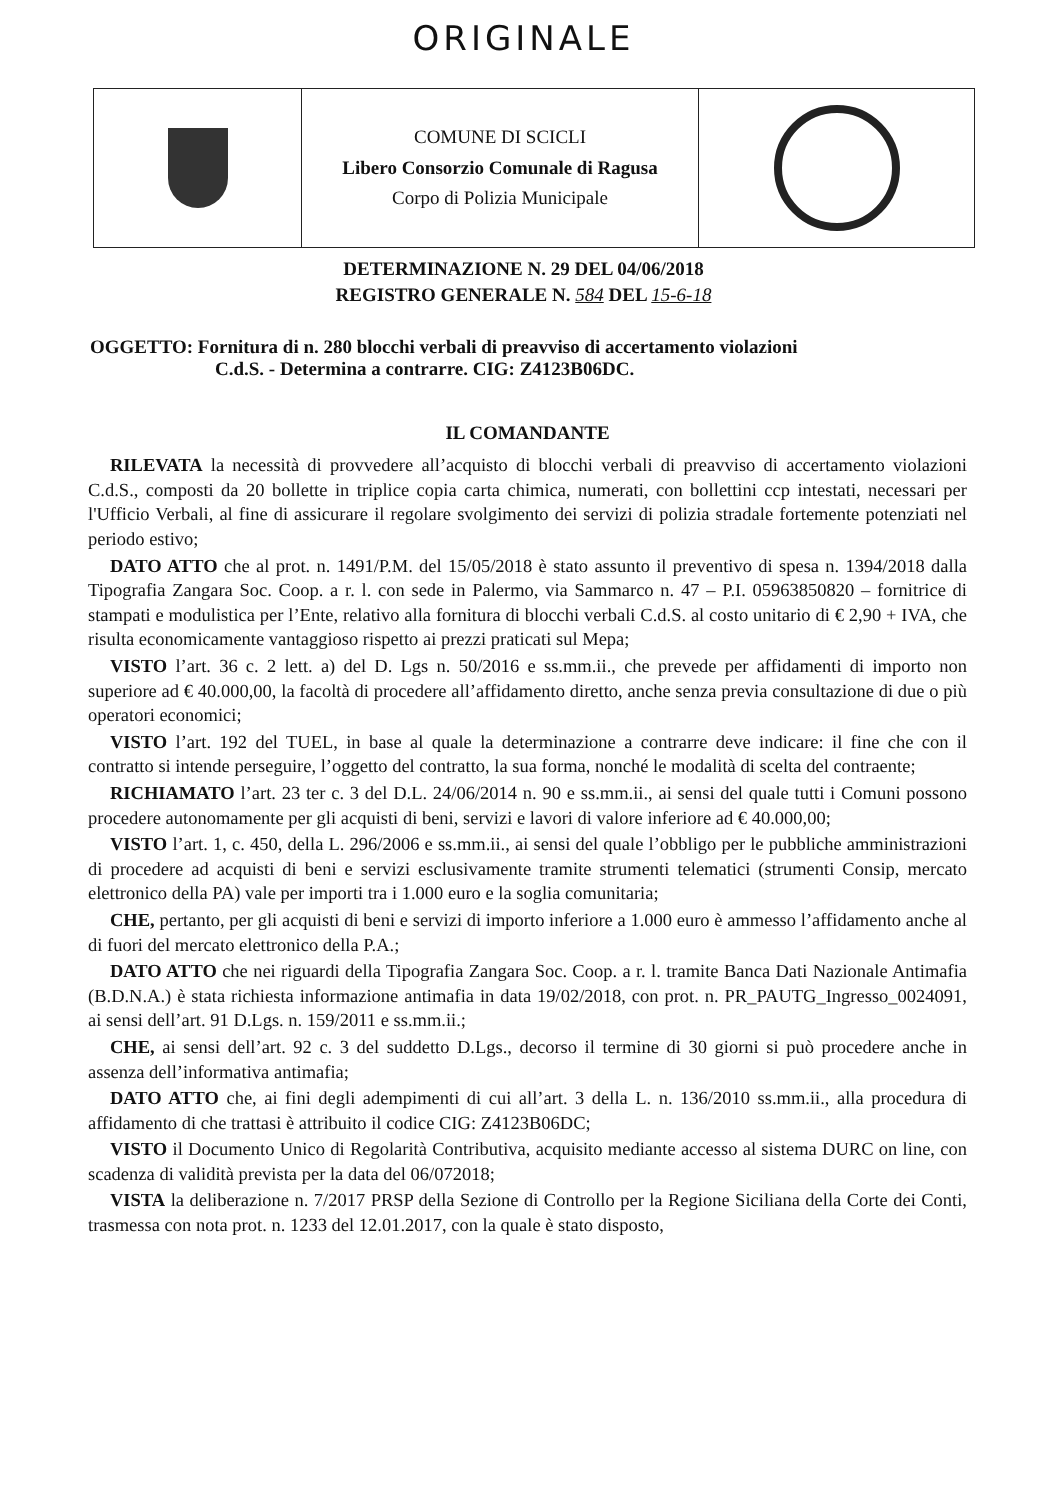ORIGINALE
COMUNE DI SCICLI
Libero Consorzio Comunale di Ragusa
Corpo di Polizia Municipale
DETERMINAZIONE N. 29 DEL 04/06/2018
REGISTRO GENERALE N. 584 DEL 15-6-18
OGGETTO: Fornitura di n. 280 blocchi verbali di preavviso di accertamento violazioni
C.d.S. - Determina a contrarre. CIG: Z4123B06DC.
IL COMANDANTE
RILEVATA la necessità di provvedere all’acquisto di blocchi verbali di preavviso di accertamento violazioni C.d.S., composti da 20 bollette in triplice copia carta chimica, numerati, con bollettini ccp intestati, necessari per l'Ufficio Verbali, al fine di assicurare il regolare svolgimento dei servizi di polizia stradale fortemente potenziati nel periodo estivo;
DATO ATTO che al prot. n. 1491/P.M. del 15/05/2018 è stato assunto il preventivo di spesa n. 1394/2018 dalla Tipografia Zangara Soc. Coop. a r. l. con sede in Palermo, via Sammarco n. 47 – P.I. 05963850820 – fornitrice di stampati e modulistica per l’Ente, relativo alla fornitura di blocchi verbali C.d.S. al costo unitario di € 2,90 + IVA, che risulta economicamente vantaggioso rispetto ai prezzi praticati sul Mepa;
VISTO l’art. 36 c. 2 lett. a) del D. Lgs n. 50/2016 e ss.mm.ii., che prevede per affidamenti di importo non superiore ad € 40.000,00, la facoltà di procedere all’affidamento diretto, anche senza previa consultazione di due o più operatori economici;
VISTO l’art. 192 del TUEL, in base al quale la determinazione a contrarre deve indicare: il fine che con il contratto si intende perseguire, l’oggetto del contratto, la sua forma, nonché le modalità di scelta del contraente;
RICHIAMATO l’art. 23 ter c. 3 del D.L. 24/06/2014 n. 90 e ss.mm.ii., ai sensi del quale tutti i Comuni possono procedere autonomamente per gli acquisti di beni, servizi e lavori di valore inferiore ad € 40.000,00;
VISTO l’art. 1, c. 450, della L. 296/2006 e ss.mm.ii., ai sensi del quale l’obbligo per le pubbliche amministrazioni di procedere ad acquisti di beni e servizi esclusivamente tramite strumenti telematici (strumenti Consip, mercato elettronico della PA) vale per importi tra i 1.000 euro e la soglia comunitaria;
CHE, pertanto, per gli acquisti di beni e servizi di importo inferiore a 1.000 euro è ammesso l’affidamento anche al di fuori del mercato elettronico della P.A.;
DATO ATTO che nei riguardi della Tipografia Zangara Soc. Coop. a r. l. tramite Banca Dati Nazionale Antimafia (B.D.N.A.) è stata richiesta informazione antimafia in data 19/02/2018, con prot. n. PR_PAUTG_Ingresso_0024091, ai sensi dell’art. 91 D.Lgs. n. 159/2011 e ss.mm.ii.;
CHE, ai sensi dell’art. 92 c. 3 del suddetto D.Lgs., decorso il termine di 30 giorni si può procedere anche in assenza dell’informativa antimafia;
DATO ATTO che, ai fini degli adempimenti di cui all’art. 3 della L. n. 136/2010 ss.mm.ii., alla procedura di affidamento di che trattasi è attribuito il codice CIG: Z4123B06DC;
VISTO il Documento Unico di Regolarità Contributiva, acquisito mediante accesso al sistema DURC on line, con scadenza di validità prevista per la data del 06/072018;
VISTA la deliberazione n. 7/2017 PRSP della Sezione di Controllo per la Regione Siciliana della Corte dei Conti, trasmessa con nota prot. n. 1233 del 12.01.2017, con la quale è stato disposto,